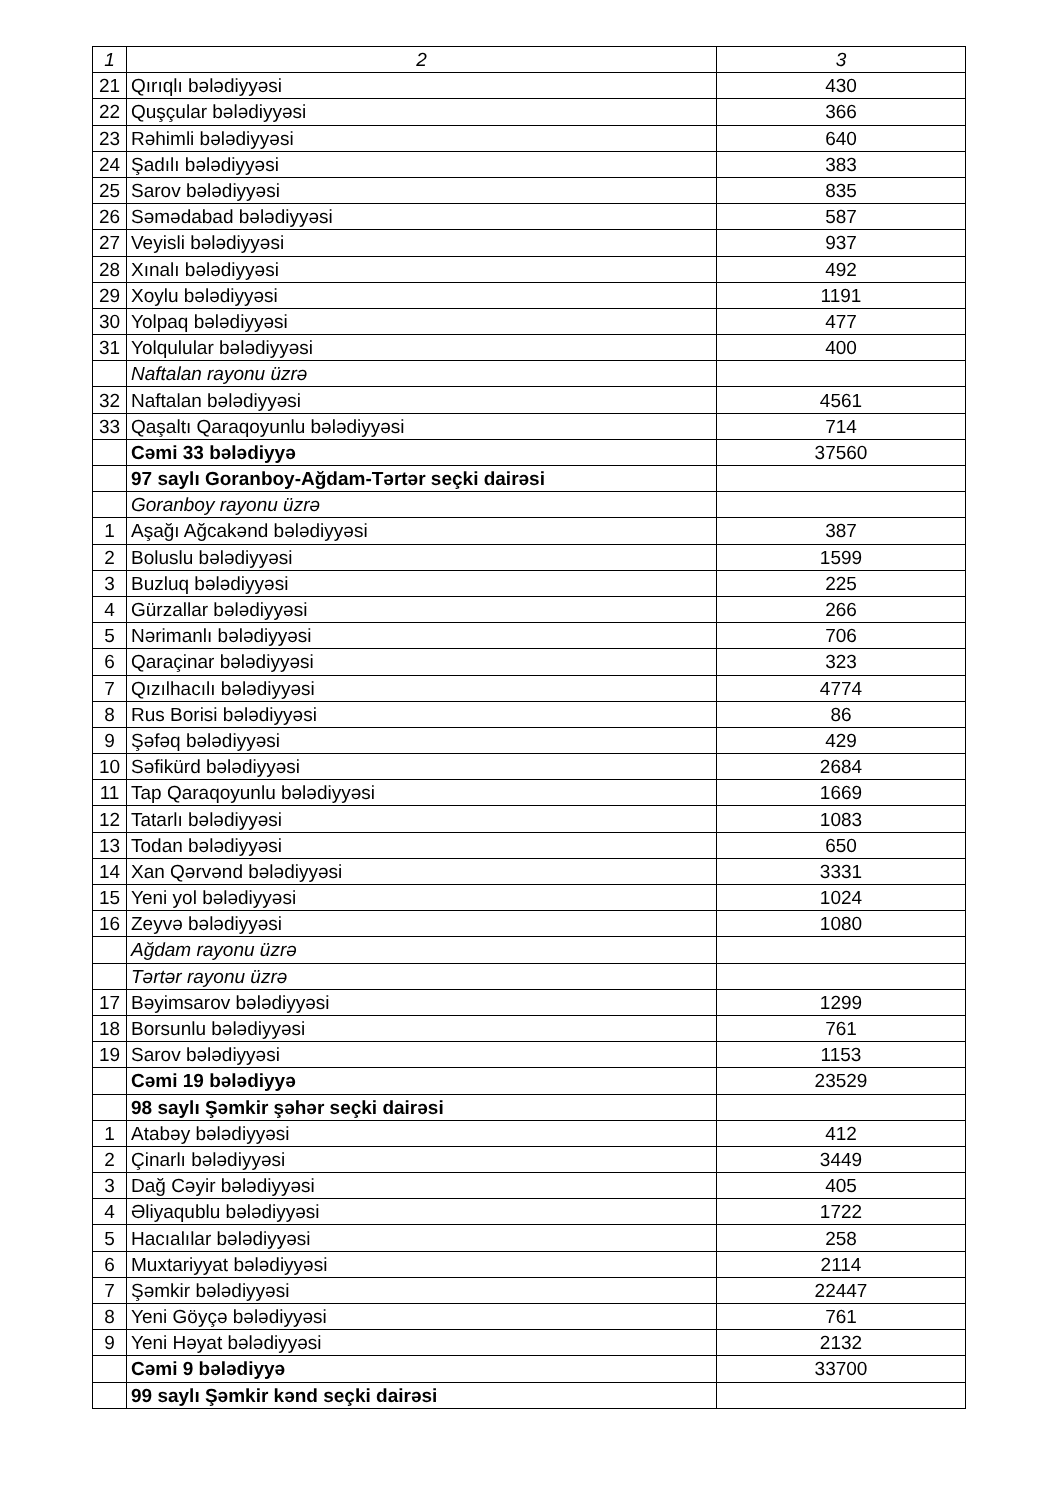| 1 | 2 | 3 |
| --- | --- | --- |
| 21 | Qırıqlı bələdiyyəsi | 430 |
| 22 | Quşçular bələdiyyəsi | 366 |
| 23 | Rəhimli bələdiyyəsi | 640 |
| 24 | Şadılı bələdiyyəsi | 383 |
| 25 | Sarov bələdiyyəsi | 835 |
| 26 | Səmədabad bələdiyyəsi | 587 |
| 27 | Veyisli bələdiyyəsi | 937 |
| 28 | Xınalı bələdiyyəsi | 492 |
| 29 | Xoylu bələdiyyəsi | 1191 |
| 30 | Yolpaq bələdiyyəsi | 477 |
| 31 | Yolqulular bələdiyyəsi | 400 |
| | Naftalan rayonu üzrə | |
| 32 | Naftalan bələdiyyəsi | 4561 |
| 33 | Qaşaltı Qaraqoyunlu bələdiyyəsi | 714 |
| | Cəmi 33 bələdiyyə | 37560 |
| | 97 saylı Goranboy-Ağdam-Tərtər seçki dairəsi | |
| | Goranboy rayonu üzrə | |
| 1 | Aşağı Ağcakənd bələdiyyəsi | 387 |
| 2 | Boluslu bələdiyyəsi | 1599 |
| 3 | Buzluq bələdiyyəsi | 225 |
| 4 | Gürzallar bələdiyyəsi | 266 |
| 5 | Nərimanlı bələdiyyəsi | 706 |
| 6 | Qaraçinar bələdiyyəsi | 323 |
| 7 | Qızılhacılı bələdiyyəsi | 4774 |
| 8 | Rus Borisi bələdiyyəsi | 86 |
| 9 | Şəfəq bələdiyyəsi | 429 |
| 10 | Səfikürd bələdiyyəsi | 2684 |
| 11 | Tap Qaraqoyunlu bələdiyyəsi | 1669 |
| 12 | Tatarlı bələdiyyəsi | 1083 |
| 13 | Todan bələdiyyəsi | 650 |
| 14 | Xan Qərvənd bələdiyyəsi | 3331 |
| 15 | Yeni yol bələdiyyəsi | 1024 |
| 16 | Zeyvə bələdiyyəsi | 1080 |
| | Ağdam rayonu üzrə | |
| | Tərtər rayonu üzrə | |
| 17 | Bəyimsarov bələdiyyəsi | 1299 |
| 18 | Borsunlu bələdiyyəsi | 761 |
| 19 | Sarov bələdiyyəsi | 1153 |
| | Cəmi 19 bələdiyyə | 23529 |
| | 98 saylı Şəmkir şəhər seçki dairəsi | |
| 1 | Atabəy bələdiyyəsi | 412 |
| 2 | Çinarlı bələdiyyəsi | 3449 |
| 3 | Dağ Cəyir bələdiyyəsi | 405 |
| 4 | Əliyaqublu bələdiyyəsi | 1722 |
| 5 | Hacıalılar bələdiyyəsi | 258 |
| 6 | Muxtariyyat bələdiyyəsi | 2114 |
| 7 | Şəmkir bələdiyyəsi | 22447 |
| 8 | Yeni Göyçə bələdiyyəsi | 761 |
| 9 | Yeni Həyat bələdiyyəsi | 2132 |
| | Cəmi 9 bələdiyyə | 33700 |
| | 99 saylı Şəmkir kənd seçki dairəsi | |